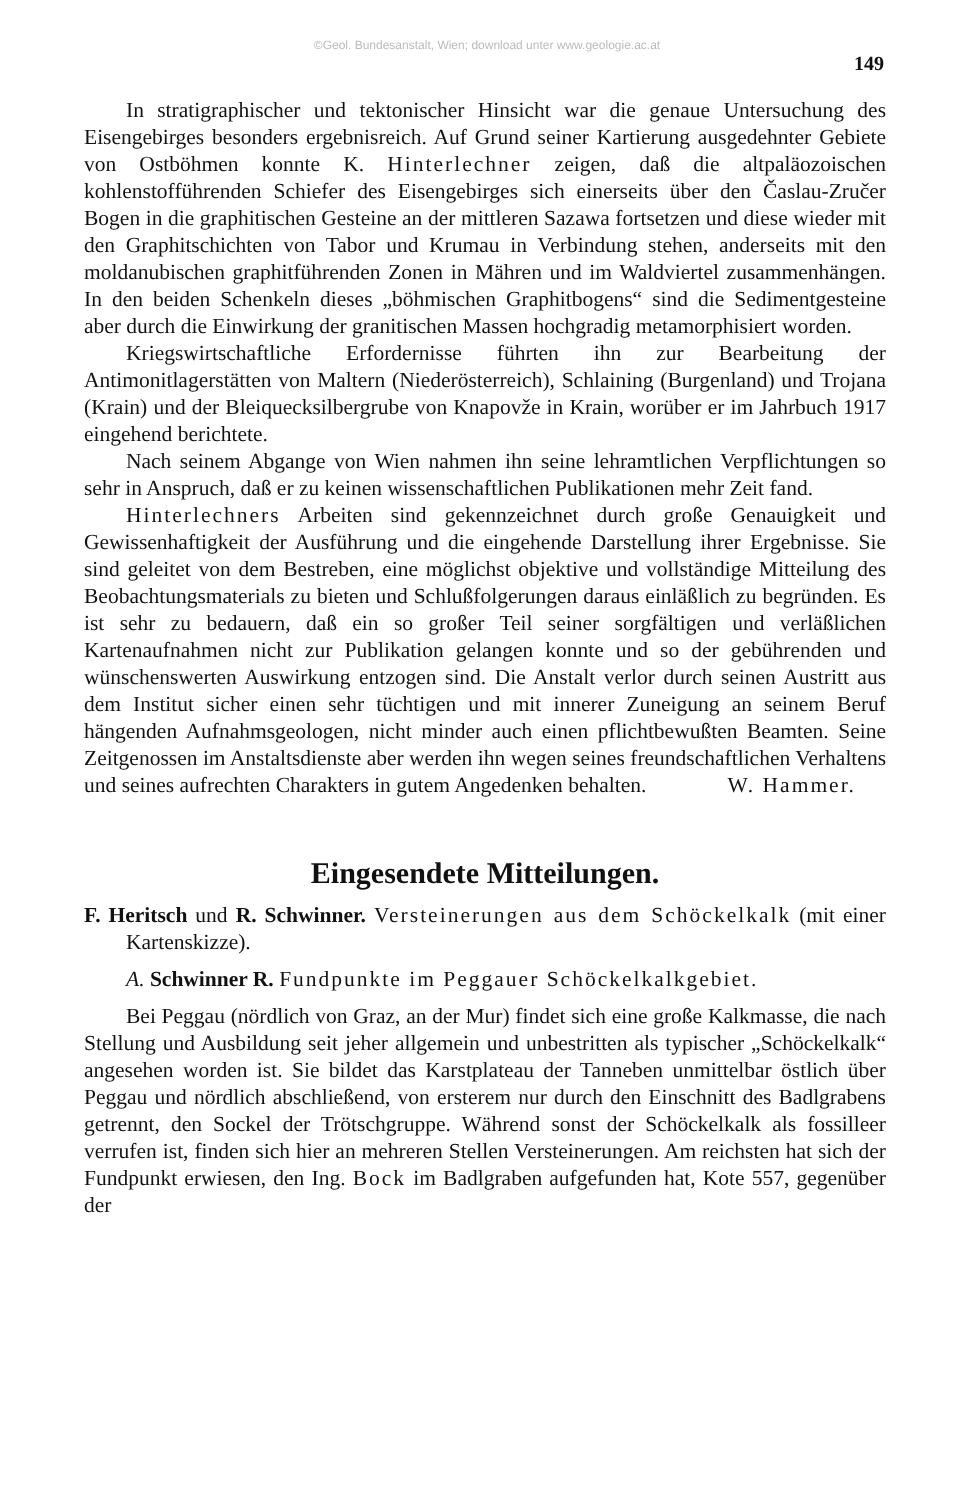©Geol. Bundesanstalt, Wien; download unter www.geologie.ac.at
149
In stratigraphischer und tektonischer Hinsicht war die genaue Untersuchung des Eisengebirges besonders ergebnisreich. Auf Grund seiner Kartierung ausgedehnter Gebiete von Ostböhmen konnte K. Hinterlechner zeigen, daß die altpaläozoischen kohlenstofführenden Schiefer des Eisengebirges sich einerseits über den Časlau-Zručer Bogen in die graphitischen Gesteine an der mittleren Sazawa fortsetzen und diese wieder mit den Graphitschichten von Tabor und Krumau in Verbindung stehen, anderseits mit den moldanubischen graphitführenden Zonen in Mähren und im Waldviertel zusammenhängen. In den beiden Schenkeln dieses „böhmischen Graphitbogens“ sind die Sedimentgesteine aber durch die Einwirkung der granitischen Massen hochgradig metamorphisiert worden.
Kriegswirtschaftliche Erfordernisse führten ihn zur Bearbeitung der Antimonitlagerstätten von Maltern (Niederösterreich), Schlaining (Burgenland) und Trojana (Krain) und der Bleiquecksilbergrube von Knapovže in Krain, worüber er im Jahrbuch 1917 eingehend berichtete.
Nach seinem Abgange von Wien nahmen ihn seine lehramtlichen Verpflichtungen so sehr in Anspruch, daß er zu keinen wissenschaftlichen Publikationen mehr Zeit fand.
Hinterlechners Arbeiten sind gekennzeichnet durch große Genauigkeit und Gewissenhaftigkeit der Ausführung und die eingehende Darstellung ihrer Ergebnisse. Sie sind geleitet von dem Bestreben, eine möglichst objektive und vollständige Mitteilung des Beobachtungsmaterials zu bieten und Schlußfolgerungen daraus einläßlich zu begründen. Es ist sehr zu bedauern, daß ein so großer Teil seiner sorgfältigen und verläßlichen Kartenaufnahmen nicht zur Publikation gelangen konnte und so der gebührenden und wünschenswerten Auswirkung entzogen sind. Die Anstalt verlor durch seinen Austritt aus dem Institut sicher einen sehr tüchtigen und mit innerer Zuneigung an seinem Beruf hängenden Aufnahmsgeologen, nicht minder auch einen pflichtbewußten Beamten. Seine Zeitgenossen im Anstaltsdienste aber werden ihn wegen seines freundschaftlichen Verhaltens und seines aufrechten Charakters in gutem Angedenken behalten. W. Hammer.
Eingesendete Mitteilungen.
F. Heritsch und R. Schwinner. Versteinerungen aus dem Schöckelkalk (mit einer Kartenskizze).
A. Schwinner R. Fundpunkte im Peggauer Schöckelkalkgebiet.
Bei Peggau (nördlich von Graz, an der Mur) findet sich eine große Kalkmasse, die nach Stellung und Ausbildung seit jeher allgemein und unbestritten als typischer „Schöckelkalk“ angesehen worden ist. Sie bildet das Karstplateau der Tanneben unmittelbar östlich über Peggau und nördlich abschließend, von ersterem nur durch den Einschnitt des Badlgrabens getrennt, den Sockel der Trötschgruppe. Während sonst der Schöckelkalk als fossilleer verrufen ist, finden sich hier an mehreren Stellen Versteinerungen. Am reichsten hat sich der Fundpunkt erwiesen, den Ing. Bock im Badlgraben aufgefunden hat, Kote 557, gegenüber der